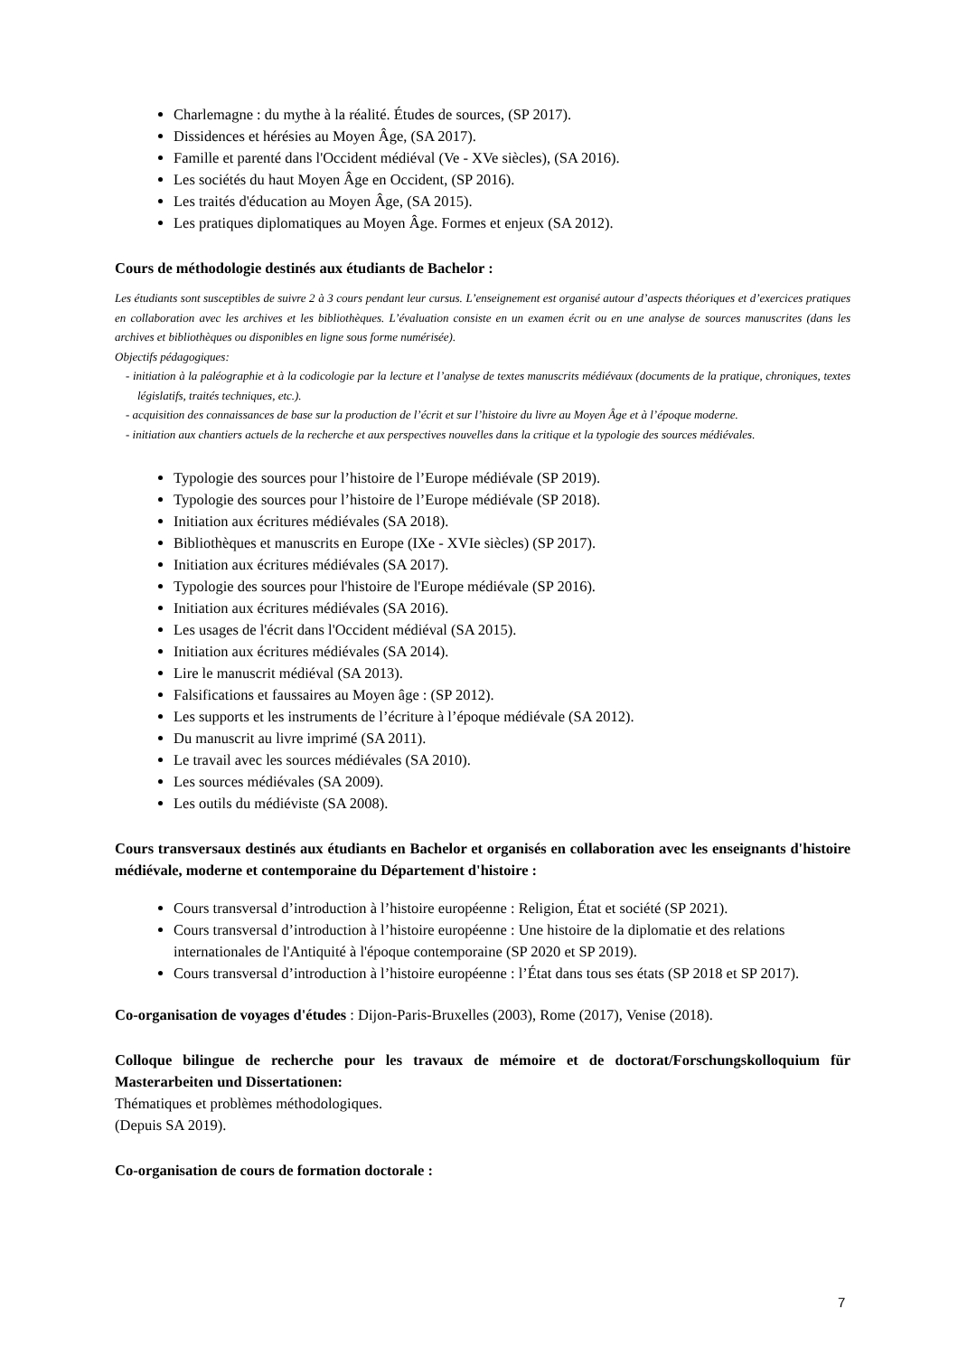Charlemagne : du mythe à la réalité. Études de sources, (SP 2017).
Dissidences et hérésies au Moyen Âge, (SA 2017).
Famille et parenté dans l'Occident médiéval (Ve - XVe siècles), (SA 2016).
Les sociétés du haut Moyen Âge en Occident, (SP 2016).
Les traités d'éducation au Moyen Âge, (SA 2015).
Les pratiques diplomatiques au Moyen Âge. Formes et enjeux (SA 2012).
Cours de méthodologie destinés aux étudiants de Bachelor :
Les étudiants sont susceptibles de suivre 2 à 3 cours pendant leur cursus. L’enseignement est organisé autour d’aspects théoriques et d’exercices pratiques en collaboration avec les archives et les bibliothèques. L’évaluation consiste en un examen écrit ou en une analyse de sources manuscrites (dans les archives et bibliothèques ou disponibles en ligne sous forme numérisée).
Objectifs pédagogiques:
- initiation à la paléographie et à la codicologie par la lecture et l’analyse de textes manuscrits médiévaux (documents de la pratique, chroniques, textes législatifs, traités techniques, etc.).
- acquisition des connaissances de base sur la production de l’écrit et sur l’histoire du livre au Moyen Âge et à l’époque moderne.
- initiation aux chantiers actuels de la recherche et aux perspectives nouvelles dans la critique et la typologie des sources médiévales.
Typologie des sources pour l’histoire de l’Europe médiévale (SP 2019).
Typologie des sources pour l’histoire de l’Europe médiévale (SP 2018).
Initiation aux écritures médiévales (SA 2018).
Bibliothèques et manuscrits en Europe (IXe - XVIe siècles) (SP 2017).
Initiation aux écritures médiévales (SA 2017).
Typologie des sources pour l'histoire de l'Europe médiévale (SP 2016).
Initiation aux écritures médiévales (SA 2016).
Les usages de l'écrit dans l'Occident médiéval (SA 2015).
Initiation aux écritures médiévales (SA 2014).
Lire le manuscrit médiéval (SA 2013).
Falsifications et faussaires au Moyen âge : (SP 2012).
Les supports et les instruments de l’écriture à l’époque médiévale (SA 2012).
Du manuscrit au livre imprimé (SA 2011).
Le travail avec les sources médiévales (SA 2010).
Les sources médiévales (SA 2009).
Les outils du médiéviste (SA 2008).
Cours transversaux destinés aux étudiants en Bachelor et organisés en collaboration avec les enseignants d'histoire médiévale, moderne et contemporaine du Département d'histoire :
Cours transversal d’introduction à l’histoire européenne : Religion, État et société (SP 2021).
Cours transversal d’introduction à l’histoire européenne : Une histoire de la diplomatie et des relations internationales de l'Antiquité à l'époque contemporaine (SP 2020 et SP 2019).
Cours transversal d’introduction à l’histoire européenne : l’État dans tous ses états (SP 2018 et SP 2017).
Co-organisation de voyages d'études : Dijon-Paris-Bruxelles (2003), Rome (2017), Venise (2018).
Colloque bilingue de recherche pour les travaux de mémoire et de doctorat/Forschungskolloquium für Masterarbeiten und Dissertationen:
Thématiques et problèmes méthodologiques.
(Depuis SA 2019).
Co-organisation de cours de formation doctorale :
7